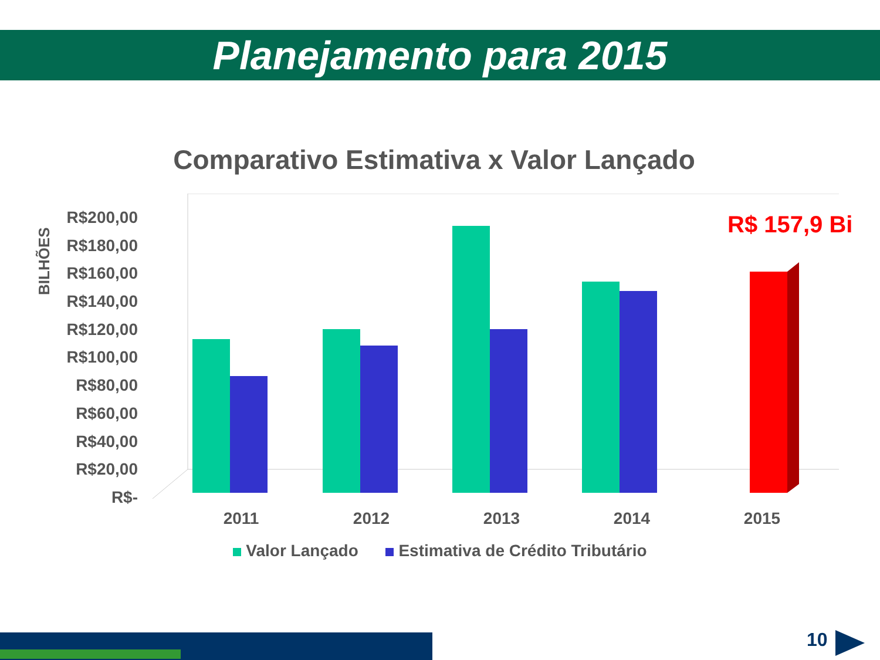Planejamento para 2015
Comparativo Estimativa x Valor Lançado
BILHÕES
R$200,00
R$180,00
R$160,00
R$140,00
R$120,00
R$100,00
R$80,00
R$60,00
R$40,00
R$20,00
R$-
R$ 157,9 Bi
2011 2012 2013 2014 2015
Valor Lançado Estimativa de Crédito Tributário
10